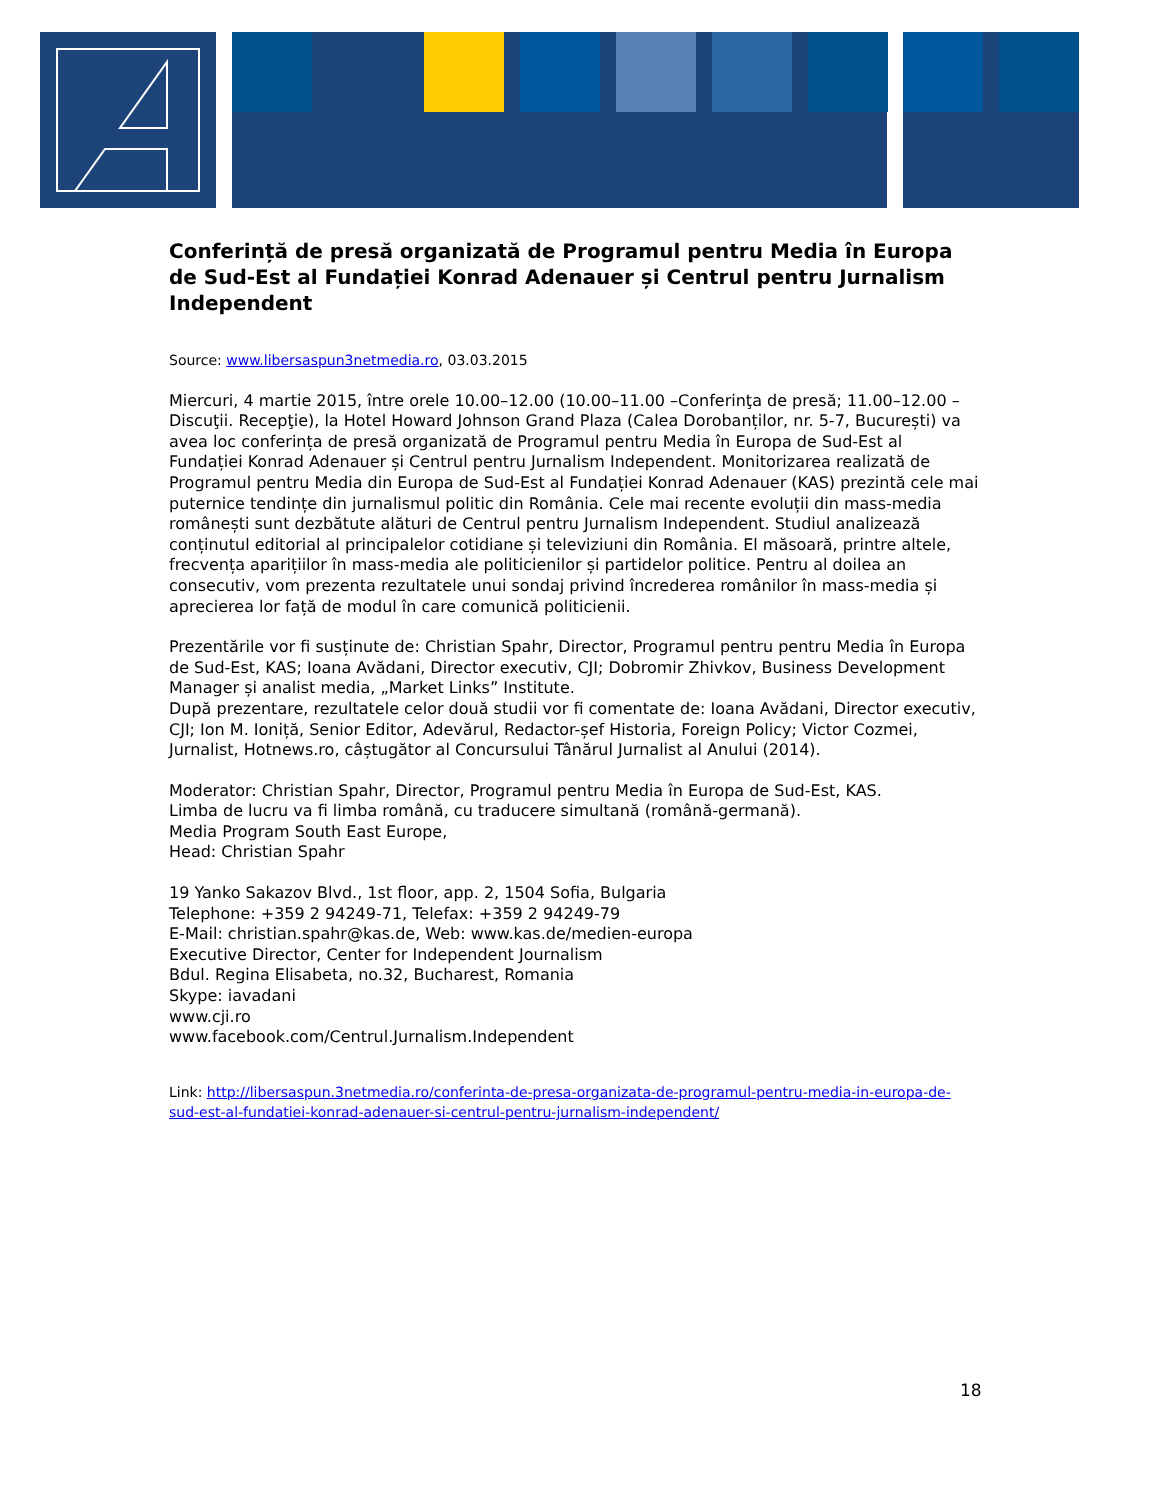Conferință de presă organizată de Programul pentru Media în Europa de Sud-Est al Fundației Konrad Adenauer și Centrul pentru Jurnalism Independent
Source: www.libersaspun3netmedia.ro, 03.03.2015
Miercuri, 4 martie 2015, între orele 10.00–12.00 (10.00–11.00 –Conferinţa de presă; 11.00–12.00 – Discuţii. Recepţie), la Hotel Howard Johnson Grand Plaza (Calea Dorobanților, nr. 5-7, București) va avea loc conferința de presă organizată de Programul pentru Media în Europa de Sud-Est al Fundației Konrad Adenauer și Centrul pentru Jurnalism Independent. Monitorizarea realizată de Programul pentru Media din Europa de Sud-Est al Fundației Konrad Adenauer (KAS) prezintă cele mai puternice tendințe din jurnalismul politic din România. Cele mai recente evoluții din mass-media românești sunt dezbătute alături de Centrul pentru Jurnalism Independent. Studiul analizează conținutul editorial al principalelor cotidiane și televiziuni din România. El măsoară, printre altele, frecvența aparițiilor în mass-media ale politicienilor și partidelor politice. Pentru al doilea an consecutiv, vom prezenta rezultatele unui sondaj privind încrederea românilor în mass-media și aprecierea lor față de modul în care comunică politicienii.
Prezentările vor fi susținute de: Christian Spahr, Director, Programul pentru pentru Media în Europa de Sud-Est, KAS; Ioana Avădani, Director executiv, CJI; Dobromir Zhivkov, Business Development Manager și analist media, „Market Links” Institute.
După prezentare, rezultatele celor două studii vor fi comentate de: Ioana Avădani, Director executiv, CJI; Ion M. Ioniță, Senior Editor, Adevărul, Redactor-șef Historia, Foreign Policy; Victor Cozmei, Jurnalist, Hotnews.ro, câștugător al Concursului Tânărul Jurnalist al Anului (2014).
Moderator: Christian Spahr, Director, Programul pentru Media în Europa de Sud-Est, KAS.
Limba de lucru va fi limba română, cu traducere simultană (română-germană).
Media Program South East Europe,
Head: Christian Spahr
19 Yanko Sakazov Blvd., 1st floor, app. 2, 1504 Sofia, Bulgaria
Telephone: +359 2 94249-71, Telefax: +359 2 94249-79
E-Mail: christian.spahr@kas.de, Web: www.kas.de/medien-europa
Executive Director, Center for Independent Journalism
Bdul. Regina Elisabeta, no.32, Bucharest, Romania
Skype: iavadani
www.cji.ro
www.facebook.com/Centrul.Jurnalism.Independent
Link: http://libersaspun.3netmedia.ro/conferinta-de-presa-organizata-de-programul-pentru-media-in-europa-de-sud-est-al-fundatiei-konrad-adenauer-si-centrul-pentru-jurnalism-independent/
18